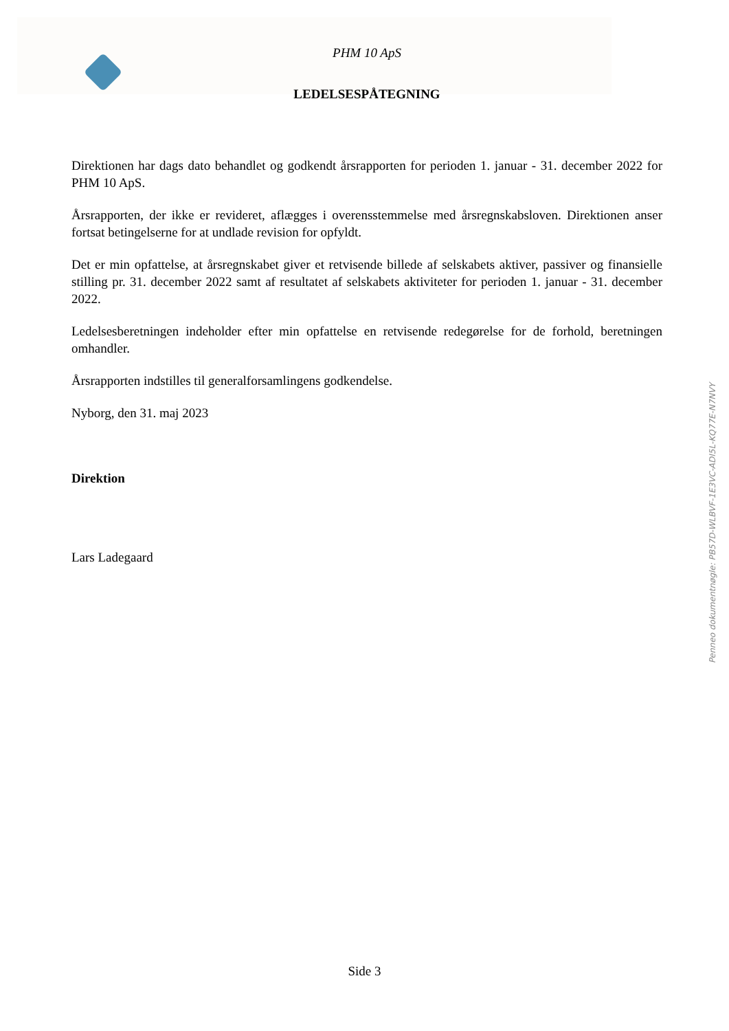PHM 10 ApS
LEDELSESPÅTEGNING
Direktionen har dags dato behandlet og godkendt årsrapporten for perioden 1. januar - 31. december 2022 for PHM 10 ApS.
Årsrapporten, der ikke er revideret, aflægges i overensstemmelse med årsregnskabsloven. Direktionen anser fortsat betingelserne for at undlade revision for opfyldt.
Det er min opfattelse, at årsregnskabet giver et retvisende billede af selskabets aktiver, passiver og finansielle stilling pr. 31. december 2022 samt af resultatet af selskabets aktiviteter for perioden 1. januar - 31. december 2022.
Ledelsesberetningen indeholder efter min opfattelse en retvisende redegørelse for de forhold, beretningen omhandler.
Årsrapporten indstilles til generalforsamlingens godkendelse.
Nyborg, den 31. maj 2023
Direktion
Lars Ladegaard
Penneo dokumentnøgle: PB57D-WLBVF-1E3VC-ADI5L-KQ77E-N7NVY
Side 3